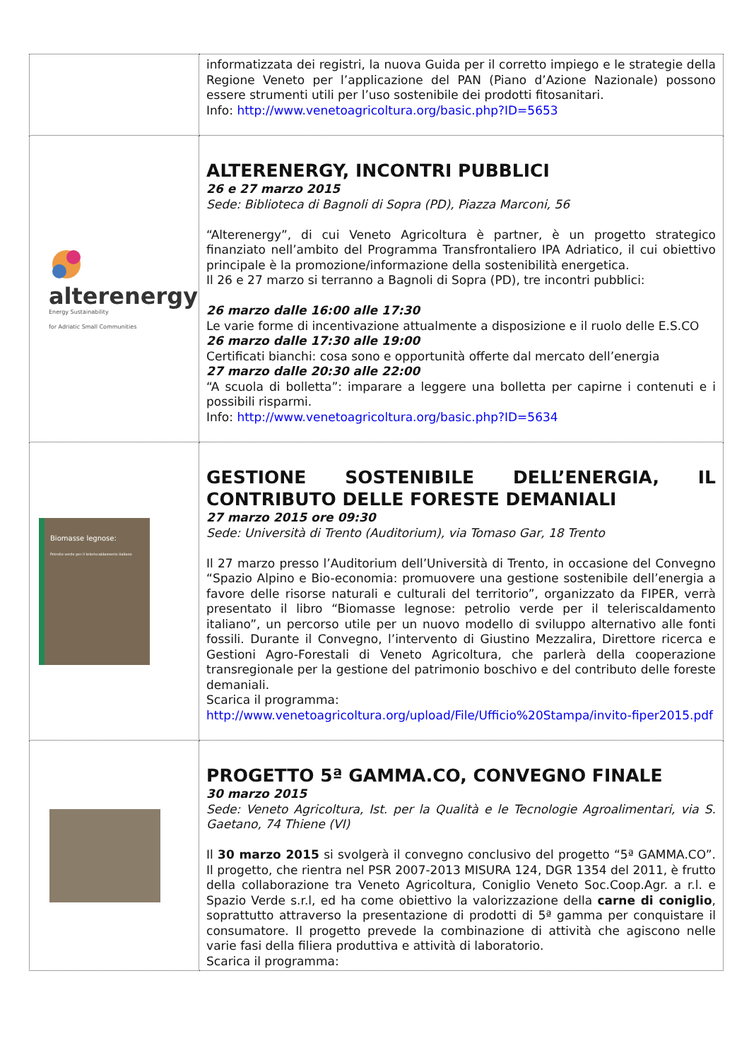| | informatizzata dei registri, la nuova Guida per il corretto impiego e le strategie della Regione Veneto per l’applicazione del PAN (Piano d’Azione Nazionale) possono essere strumenti utili per l’uso sostenibile dei prodotti fitosanitari. Info: http://www.venetoagricoltura.org/basic.php?ID=5653 |
| alterenergy Energy Sustainability for Adriatic Small Communities | ALTERENERGY, INCONTRI PUBBLICI 26 e 27 marzo 2015 Sede: Biblioteca di Bagnoli di Sopra (PD), Piazza Marconi, 56 “Alterenergy”, di cui Veneto Agricoltura è partner, è un progetto strategico finanziato nell’ambito del Programma Transfrontaliero IPA Adriatico, il cui obiettivo principale è la promozione/informazione della sostenibilità energetica. Il 26 e 27 marzo si terranno a Bagnoli di Sopra (PD), tre incontri pubblici: 26 marzo dalle 16:00 alle 17:30 Le varie forme di incentivazione attualmente a disposizione e il ruolo delle E.S.CO 26 marzo dalle 17:30 alle 19:00 Certificati bianchi: cosa sono e opportunità offerte dal mercato dell’energia 27 marzo dalle 20:30 alle 22:00 “A scuola di bolletta”: imparare a leggere una bolletta per capirne i contenuti e i possibili risparmi. Info: http://www.venetoagricoltura.org/basic.php?ID=5634 |
| Biomasse legnose: Petrolio verde per il teleriscaldamento italiano | GESTIONE SOSTENIBILE DELL’ENERGIA, IL CONTRIBUTO DELLE FORESTE DEMANIALI 27 marzo 2015 ore 09:30 Sede: Università di Trento (Auditorium), via Tomaso Gar, 18 Trento Il 27 marzo presso l’Auditorium dell’Università di Trento, in occasione del Convegno “Spazio Alpino e Bio-economia: promuovere una gestione sostenibile dell’energia a favore delle risorse naturali e culturali del territorio”, organizzato da FIPER, verrà presentato il libro “Biomasse legnose: petrolio verde per il teleriscaldamento italiano”, un percorso utile per un nuovo modello di sviluppo alternativo alle fonti fossili. Durante il Convegno, l’intervento di Giustino Mezzalira, Direttore ricerca e Gestioni Agro-Forestali di Veneto Agricoltura, che parlerà della cooperazione transregionale per la gestione del patrimonio boschivo e del contributo delle foreste demaniali. Scarica il programma: http://www.venetoagricoltura.org/upload/File/Ufficio%20Stampa/invito-fiper2015.pdf |
| | PROGETTO 5ª GAMMA.CO, CONVEGNO FINALE 30 marzo 2015 Sede: Veneto Agricoltura, Ist. per la Qualità e le Tecnologie Agroalimentari, via S. Gaetano, 74 Thiene (VI) Il 30 marzo 2015 si svolgerà il convegno conclusivo del progetto “5ª GAMMA.CO”. Il progetto, che rientra nel PSR 2007-2013 MISURA 124, DGR 1354 del 2011, è frutto della collaborazione tra Veneto Agricoltura, Coniglio Veneto Soc.Coop.Agr. a r.l. e Spazio Verde s.r.l, ed ha come obiettivo la valorizzazione della carne di coniglio , soprattutto attraverso la presentazione di prodotti di 5ª gamma per conquistare il consumatore. Il progetto prevede la combinazione di attività che agiscono nelle varie fasi della filiera produttiva e attività di laboratorio. Scarica il programma: |